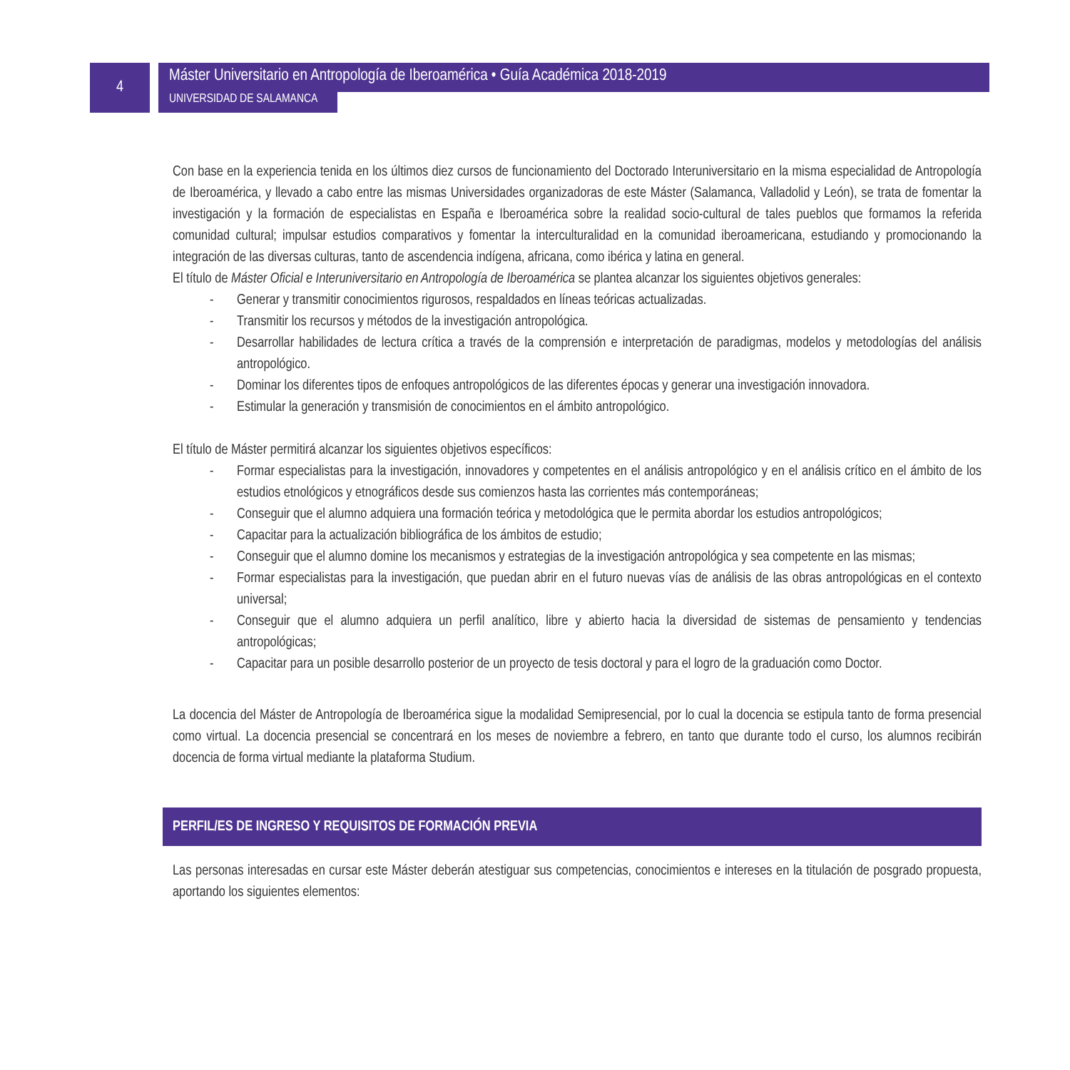4
Máster Universitario en Antropología de Iberoamérica • Guía Académica 2018-2019
UNIVERSIDAD DE SALAMANCA
Con base en la experiencia tenida en los últimos diez cursos de funcionamiento del Doctorado Interuniversitario en la misma especialidad de Antropología de Iberoamérica, y llevado a cabo entre las mismas Universidades organizadoras de este Máster (Salamanca, Valladolid y León), se trata de fomentar la investigación y la formación de especialistas en España e Iberoamérica sobre la realidad socio-cultural de tales pueblos que formamos la referida comunidad cultural; impulsar estudios comparativos y fomentar la interculturalidad en la comunidad iberoamericana, estudiando y promocionando la integración de las diversas culturas, tanto de ascendencia indígena, africana, como ibérica y latina en general.
El título de Máster Oficial e Interuniversitario en Antropología de Iberoamérica se plantea alcanzar los siguientes objetivos generales:
- Generar y transmitir conocimientos rigurosos, respaldados en líneas teóricas actualizadas.
- Transmitir los recursos y métodos de la investigación antropológica.
- Desarrollar habilidades de lectura crítica a través de la comprensión e interpretación de paradigmas, modelos y metodologías del análisis antropológico.
- Dominar los diferentes tipos de enfoques antropológicos de las diferentes épocas y generar una investigación innovadora.
- Estimular la generación y transmisión de conocimientos en el ámbito antropológico.
El título de Máster permitirá alcanzar los siguientes objetivos específicos:
- Formar especialistas para la investigación, innovadores y competentes en el análisis antropológico y en el análisis crítico en el ámbito de los estudios etnológicos y etnográficos desde sus comienzos hasta las corrientes más contemporáneas;
- Conseguir que el alumno adquiera una formación teórica y metodológica que le permita abordar los estudios antropológicos;
- Capacitar para la actualización bibliográfica de los ámbitos de estudio;
- Conseguir que el alumno domine los mecanismos y estrategias de la investigación antropológica y sea competente en las mismas;
- Formar especialistas para la investigación, que puedan abrir en el futuro nuevas vías de análisis de las obras antropológicas en el contexto universal;
- Conseguir que el alumno adquiera un perfil analítico, libre y abierto hacia la diversidad de sistemas de pensamiento y tendencias antropológicas;
- Capacitar para un posible desarrollo posterior de un proyecto de tesis doctoral y para el logro de la graduación como Doctor.
La docencia del Máster de Antropología de Iberoamérica sigue la modalidad Semipresencial, por lo cual la docencia se estipula tanto de forma presencial como virtual. La docencia presencial se concentrará en los meses de noviembre a febrero, en tanto que durante todo el curso, los alumnos recibirán docencia de forma virtual mediante la plataforma Studium.
PERFIL/ES DE INGRESO Y REQUISITOS DE FORMACIÓN PREVIA
Las personas interesadas en cursar este Máster deberán atestiguar sus competencias, conocimientos e intereses en la titulación de posgrado propuesta, aportando los siguientes elementos: